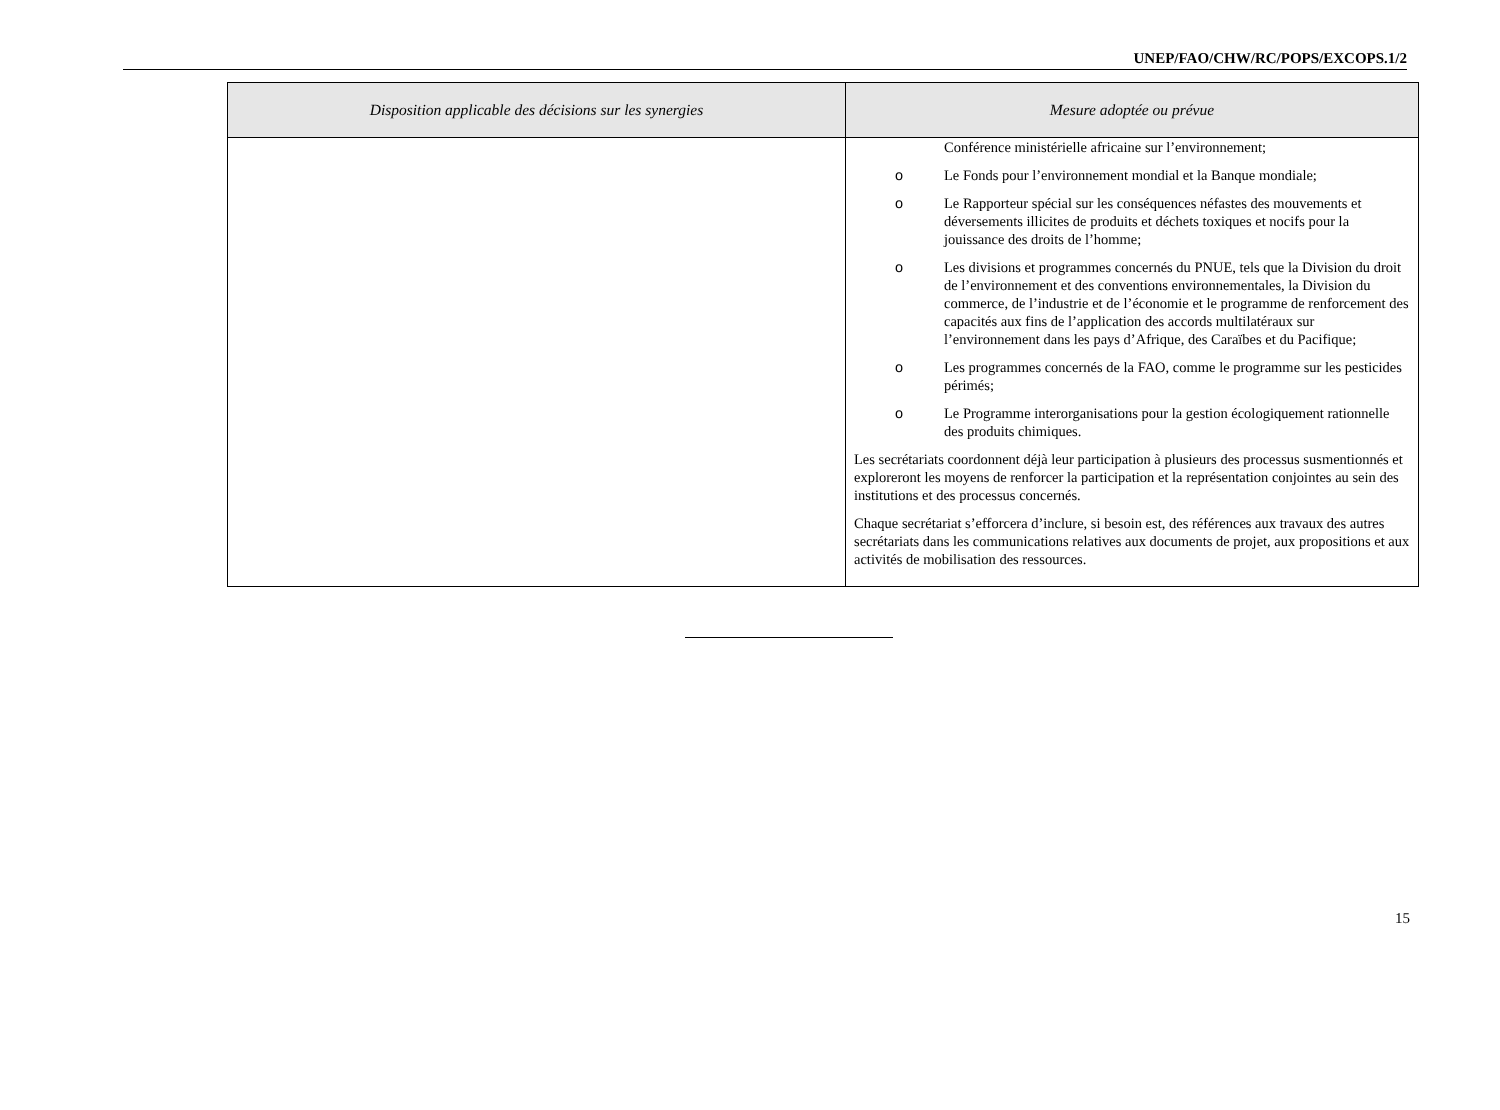UNEP/FAO/CHW/RC/POPS/EXCOPS.1/2
| Disposition applicable des décisions sur les synergies | Mesure adoptée ou prévue |
| --- | --- |
| | Conférence ministérielle africaine sur l’environnement; o Le Fonds pour l’environnement mondial et la Banque mondiale; o Le Rapporteur spécial sur les conséquences néfastes des mouvements et déversements illicites de produits et déchets toxiques et nocifs pour la jouissance des droits de l’homme; o Les divisions et programmes concernés du PNUE, tels que la Division du droit de l’environnement et des conventions environnementales, la Division du commerce, de l’industrie et de l’économie et le programme de renforcement des capacités aux fins de l’application des accords multilatéraux sur l’environnement dans les pays d’Afrique, des Caraïbes et du Pacifique; o Les programmes concernés de la FAO, comme le programme sur les pesticides périmés; o Le Programme interorganisations pour la gestion écologiquement rationnelle des produits chimiques. Les secrétariats coordonnent déjà leur participation à plusieurs des processus susmentionnés et exploreront les moyens de renforcer la participation et la représentation conjointes au sein des institutions et des processus concernés. Chaque secrétariat s’efforcera d’inclure, si besoin est, des références aux travaux des autres secrétariats dans les communications relatives aux documents de projet, aux propositions et aux activités de mobilisation des ressources. |
15